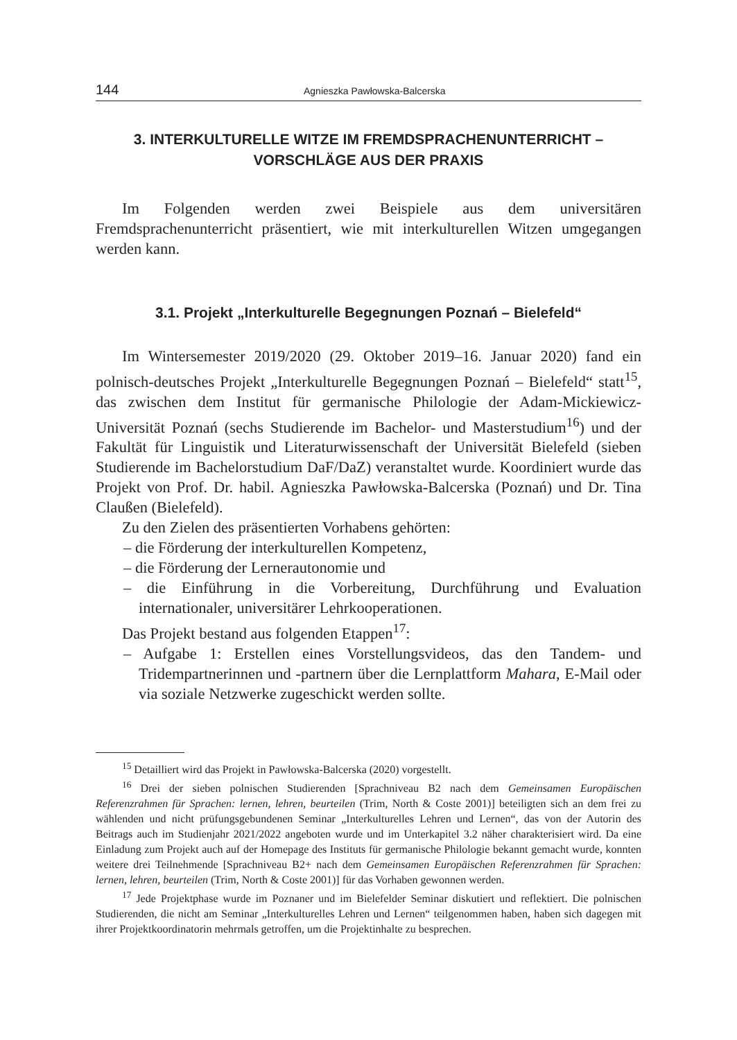144 Agnieszka Pawłowska-Balcerska
3. INTERKULTURELLE WITZE IM FREMDSPRACHENUNTERRICHT –
VORSCHLÄGE AUS DER PRAXIS
Im Folgenden werden zwei Beispiele aus dem universitären Fremdsprachenunterricht präsentiert, wie mit interkulturellen Witzen umgegangen werden kann.
3.1. Projekt „Interkulturelle Begegnungen Poznań – Bielefeld“
Im Wintersemester 2019/2020 (29. Oktober 2019–16. Januar 2020) fand ein polnisch-deutsches Projekt „Interkulturelle Begegnungen Poznań – Bielefeld“ statt<sup>15</sup>, das zwischen dem Institut für germanische Philologie der Adam-Mickiewicz-Universität Poznań (sechs Studierende im Bachelor- und Masterstudium<sup>16</sup>) und der Fakultät für Linguistik und Literaturwissenschaft der Universität Bielefeld (sieben Studierende im Bachelorstudium DaF/DaZ) veranstaltet wurde. Koordiniert wurde das Projekt von Prof. Dr. habil. Agnieszka Pawłowska-Balcerska (Poznań) und Dr. Tina Claußen (Bielefeld).
Zu den Zielen des präsentierten Vorhabens gehörten:
– die Förderung der interkulturellen Kompetenz,
– die Förderung der Lernerautonomie und
– die Einführung in die Vorbereitung, Durchführung und Evaluation internationaler, universitärer Lehrkooperationen.
Das Projekt bestand aus folgenden Etappen<sup>17</sup>:
– Aufgabe 1: Erstellen eines Vorstellungsvideos, das den Tandem- und Tridempartnerinnen und -partnern über die Lernplattform Mahara, E-Mail oder via soziale Netzwerke zugeschickt werden sollte.
<sup>15</sup> Detailliert wird das Projekt in Pawłowska-Balcerska (2020) vorgestellt.
<sup>16</sup> Drei der sieben polnischen Studierenden [Sprachniveau B2 nach dem Gemeinsamen Europäischen Referenzrahmen für Sprachen: lernen, lehren, beurteilen (Trim, North & Coste 2001)] beteiligten sich an dem frei zu wählenden und nicht prüfungsgebundenen Seminar „Interkulturelles Lehren und Lernen“, das von der Autorin des Beitrags auch im Studienjahr 2021/2022 angeboten wurde und im Unterkapitel 3.2 näher charakterisiert wird. Da eine Einladung zum Projekt auch auf der Homepage des Instituts für germanische Philologie bekannt gemacht wurde, konnten weitere drei Teilnehmende [Sprachniveau B2+ nach dem Gemeinsamen Europäischen Referenzrahmen für Sprachen: lernen, lehren, beurteilen (Trim, North & Coste 2001)] für das Vorhaben gewonnen werden.
<sup>17</sup> Jede Projektphase wurde im Poznaner und im Bielefelder Seminar diskutiert und reflektiert. Die polnischen Studierenden, die nicht am Seminar „Interkulturelles Lehren und Lernen“ teilgenommen haben, haben sich dagegen mit ihrer Projektkoordinatorin mehrmals getroffen, um die Projektinhalte zu besprechen.